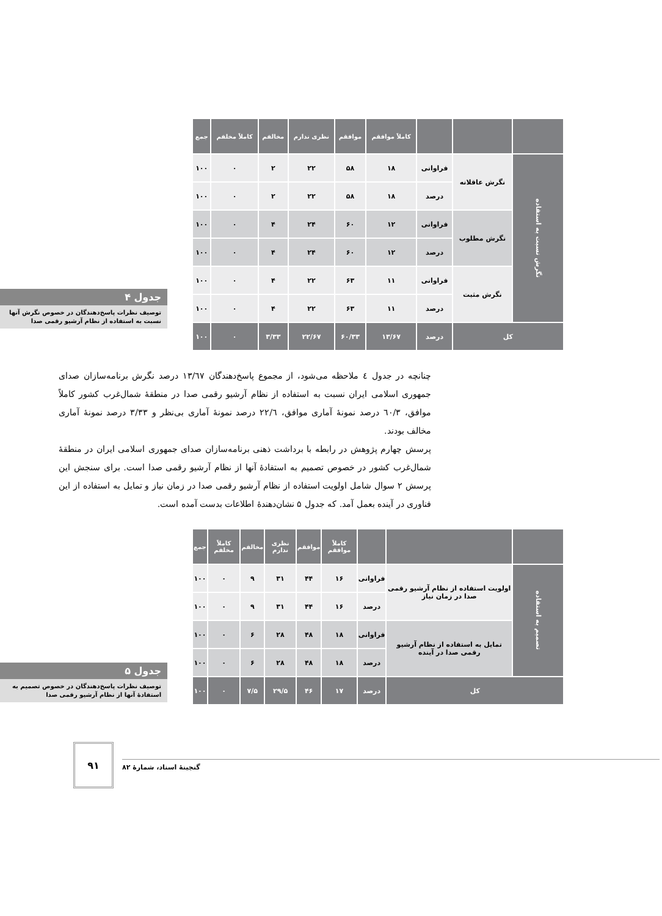| | | | کاملاً موافقم | موافقم | نظری ندارم | مخالفم | کاملاً مخلفم | جمع |
| --- | --- | --- | --- | --- | --- | --- | --- | --- |
| نگرش نسبت به استفاده | نگرش عاقلانه | فراوانی | ۱۸ | ۵۸ | ۲۲ | ۲ | ۰ | ۱۰۰ |
| | | درصد | ۱۸ | ۵۸ | ۲۲ | ۲ | ۰ | ۱۰۰ |
| | نگرش مطلوب | فراوانی | ۱۲ | ۶۰ | ۲۴ | ۴ | ۰ | ۱۰۰ |
| | | درصد | ۱۲ | ۶۰ | ۲۴ | ۴ | ۰ | ۱۰۰ |
| | نگرش مثبت | فراوانی | ۱۱ | ۶۳ | ۲۲ | ۴ | ۰ | ۱۰۰ |
| | | درصد | ۱۱ | ۶۳ | ۲۲ | ۴ | ۰ | ۱۰۰ |
| کل | | درصد | ۱۳/۶۷ | ۶۰/۳۳ | ۲۲/۶۷ | ۳/۳۳ | ۰ | ۱۰۰ |
جدول ۴
توصیف نظرات پاسخ‌دهندگان در خصوص نگرش آنها نسبت به استفاده از نظام آرشیو رقمی صدا
چنانچه در جدول ٤ ملاحظه می‌شود، از مجموع پاسخ‌دهندگان ١٣/٦٧ درصد نگرش برنامه‌سازان صدای جمهوری اسلامی ایران نسبت به استفاده از نظام آرشیو رقمی صدا در منطقهٔ شمال‌غرب کشور کاملاً موافق، ٦٠/٣ درصد نمونهٔ آماری موافق، ٢٢/٦ درصد نمونهٔ آماری بی‌نظر و ٣/٣٣ درصد نمونهٔ آماری مخالف بودند.
پرسش چهارم پژوهش در رابطه با برداشت ذهنی برنامه‌سازان صدای جمهوری اسلامی ایران در منطقهٔ شمال‌غرب کشور در خصوص تصمیم به استفادهٔ آنها از نظام آرشیو رقمی صدا است. برای سنجش این پرسش ٢ سوال شامل اولویت استفاده از نظام آرشیو رقمی صدا در زمان نیاز و تمایل به استفاده از این فناوری در آینده بعمل آمد. که جدول ۵ نشان‌دهندهٔ اطلاعات بدست آمده است.
| | | | کاملاً موافقم | موافقم | نظری ندارم | مخالفم | کاملاً مخلفم | جمع |
| --- | --- | --- | --- | --- | --- | --- | --- | --- |
| تصمیم به استفاده | اولویت استفاده از نظام آرشیو رقمی صدا در زمان نیاز | فراوانی | ۱۶ | ۴۴ | ۳۱ | ۹ | ۰ | ۱۰۰ |
| | | درصد | ۱۶ | ۴۴ | ۳۱ | ۹ | ۰ | ۱۰۰ |
| | تمایل به استفاده از نظام آرشیو رقمی صدا در آینده | فراوانی | ۱۸ | ۴۸ | ۲۸ | ۶ | ۰ | ۱۰۰ |
| | | درصد | ۱۸ | ۴۸ | ۲۸ | ۶ | ۰ | ۱۰۰ |
| کل | | درصد | ۱۷ | ۴۶ | ۲۹/۵ | ۷/۵ | ۰ | ۱۰۰ |
جدول ۵
توصیف نظرات پاسخ‌دهندگان در خصوص تصمیم به استفادهٔ آنها از نظام آرشیو رقمی صدا
۹۱
گنجینهٔ اسناد، شمارهٔ ۸۲